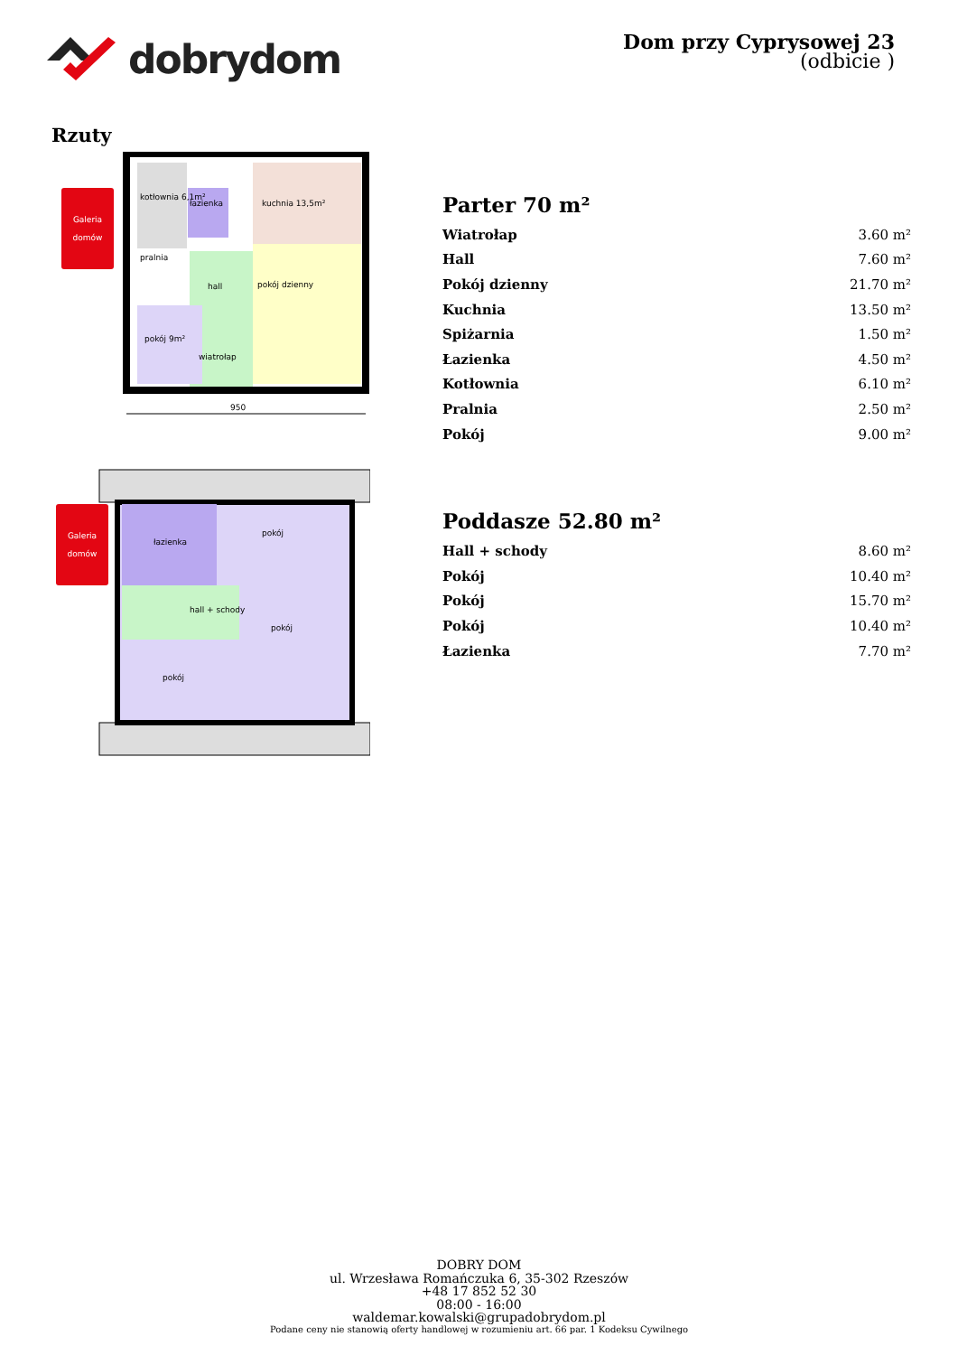dobrydom
Dom przy Cyprysowej 23
(odbicie )
Rzuty
Galeria
domów
kotłownia 6,1m²
łazienka
kuchnia 13,5m²
pokój dzienny
hall
pokój 9m²
wiatrołap
pralnia
950
Parter 70 m²
| Wiatrołap | 3.60 m² |
| Hall | 7.60 m² |
| Pokój dzienny | 21.70 m² |
| Kuchnia | 13.50 m² |
| Spiżarnia | 1.50 m² |
| Łazienka | 4.50 m² |
| Kotłownia | 6.10 m² |
| Pralnia | 2.50 m² |
| Pokój | 9.00 m² |
Galeria
domów
łazienka
pokój
hall + schody
pokój
pokój
Poddasze 52.80 m²
| Hall + schody | 8.60 m² |
| Pokój | 10.40 m² |
| Pokój | 15.70 m² |
| Pokój | 10.40 m² |
| Łazienka | 7.70 m² |
DOBRY DOM
ul. Wrzesława Romańczuka 6, 35-302 Rzeszów
+48 17 852 52 30
08:00 - 16:00
waldemar.kowalski@grupadobrydom.pl
Podane ceny nie stanowią oferty handlowej w rozumieniu art. 66 par. 1 Kodeksu Cywilnego